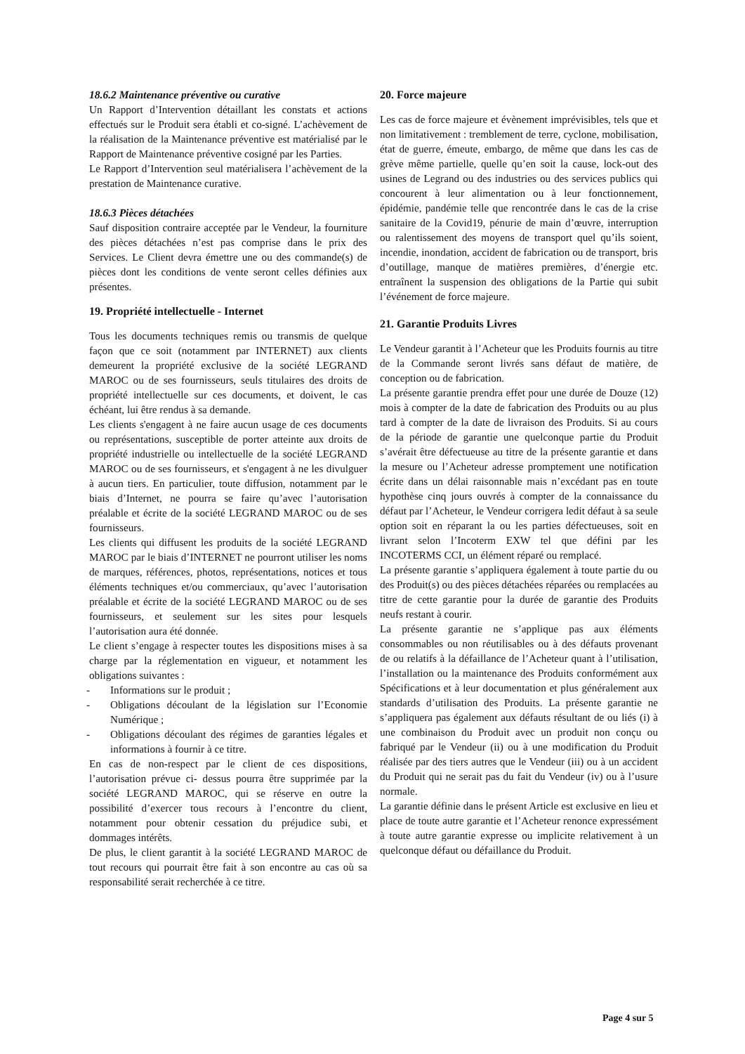18.6.2 Maintenance préventive ou curative
Un Rapport d’Intervention détaillant les constats et actions effectués sur le Produit sera établi et co-signé. L’achèvement de la réalisation de la Maintenance préventive est matérialisé par le Rapport de Maintenance préventive cosigné par les Parties.
Le Rapport d’Intervention seul matérialisera l’achèvement de la prestation de Maintenance curative.
18.6.3 Pièces détachées
Sauf disposition contraire acceptée par le Vendeur, la fourniture des pièces détachées n’est pas comprise dans le prix des Services. Le Client devra émettre une ou des commande(s) de pièces dont les conditions de vente seront celles définies aux présentes.
19. Propriété intellectuelle - Internet
Tous les documents techniques remis ou transmis de quelque façon que ce soit (notamment par INTERNET) aux clients demeurent la propriété exclusive de la société LEGRAND MAROC ou de ses fournisseurs, seuls titulaires des droits de propriété intellectuelle sur ces documents, et doivent, le cas échéant, lui être rendus à sa demande.
Les clients s'engagent à ne faire aucun usage de ces documents ou représentations, susceptible de porter atteinte aux droits de propriété industrielle ou intellectuelle de la société LEGRAND MAROC ou de ses fournisseurs, et s'engagent à ne les divulguer à aucun tiers. En particulier, toute diffusion, notamment par le biais d’Internet, ne pourra se faire qu’avec l’autorisation préalable et écrite de la société LEGRAND MAROC ou de ses fournisseurs.
Les clients qui diffusent les produits de la société LEGRAND MAROC par le biais d’INTERNET ne pourront utiliser les noms de marques, références, photos, représentations, notices et tous éléments techniques et/ou commerciaux, qu’avec l’autorisation préalable et écrite de la société LEGRAND MAROC ou de ses fournisseurs, et seulement sur les sites pour lesquels l’autorisation aura été donnée.
Le client s’engage à respecter toutes les dispositions mises à sa charge par la réglementation en vigueur, et notamment les obligations suivantes :
- Informations sur le produit ;
- Obligations découlant de la législation sur l’Economie Numérique ;
- Obligations découlant des régimes de garanties légales et informations à fournir à ce titre.
En cas de non-respect par le client de ces dispositions, l’autorisation prévue ci- dessus pourra être supprimée par la société LEGRAND MAROC, qui se réserve en outre la possibilité d’exercer tous recours à l’encontre du client, notamment pour obtenir cessation du préjudice subi, et dommages intérêts.
De plus, le client garantit à la société LEGRAND MAROC de tout recours qui pourrait être fait à son encontre au cas où sa responsabilité serait recherchée à ce titre.
20. Force majeure
Les cas de force majeure et évènement imprévisibles, tels que et non limitativement : tremblement de terre, cyclone, mobilisation, état de guerre, émeute, embargo, de même que dans les cas de grève même partielle, quelle qu’en soit la cause, lock-out des usines de Legrand ou des industries ou des services publics qui concourent à leur alimentation ou à leur fonctionnement, épidémie, pandémie telle que rencontrée dans le cas de la crise sanitaire de la Covid19, pénurie de main d’œuvre, interruption ou ralentissement des moyens de transport quel qu’ils soient, incendie, inondation, accident de fabrication ou de transport, bris d’outillage, manque de matières premières, d’énergie etc. entraînent la suspension des obligations de la Partie qui subit l’événement de force majeure.
21. Garantie Produits Livres
Le Vendeur garantit à l’Acheteur que les Produits fournis au titre de la Commande seront livrés sans défaut de matière, de conception ou de fabrication.
La présente garantie prendra effet pour une durée de Douze (12) mois à compter de la date de fabrication des Produits ou au plus tard à compter de la date de livraison des Produits. Si au cours de la période de garantie une quelconque partie du Produit s’avérait être défectueuse au titre de la présente garantie et dans la mesure ou l’Acheteur adresse promptement une notification écrite dans un délai raisonnable mais n’excédant pas en toute hypothèse cinq jours ouvrés à compter de la connaissance du défaut par l’Acheteur, le Vendeur corrigera ledit défaut à sa seule option soit en réparant la ou les parties défectueuses, soit en livrant selon l’Incoterm EXW tel que défini par les INCOTERMS CCI, un élément réparé ou remplacé.
La présente garantie s’appliquera également à toute partie du ou des Produit(s) ou des pièces détachées réparées ou remplacées au titre de cette garantie pour la durée de garantie des Produits neufs restant à courir.
La présente garantie ne s’applique pas aux éléments consommables ou non réutilisables ou à des défauts provenant de ou relatifs à la défaillance de l’Acheteur quant à l’utilisation, l’installation ou la maintenance des Produits conformément aux Spécifications et à leur documentation et plus généralement aux standards d’utilisation des Produits. La présente garantie ne s’appliquera pas également aux défauts résultant de ou liés (i) à une combinaison du Produit avec un produit non conçu ou fabriqué par le Vendeur (ii) ou à une modification du Produit réalisée par des tiers autres que le Vendeur (iii) ou à un accident du Produit qui ne serait pas du fait du Vendeur (iv) ou à l’usure normale.
La garantie définie dans le présent Article est exclusive en lieu et place de toute autre garantie et l’Acheteur renonce expressément à toute autre garantie expresse ou implicite relativement à un quelconque défaut ou défaillance du Produit.
Page 4 sur 5